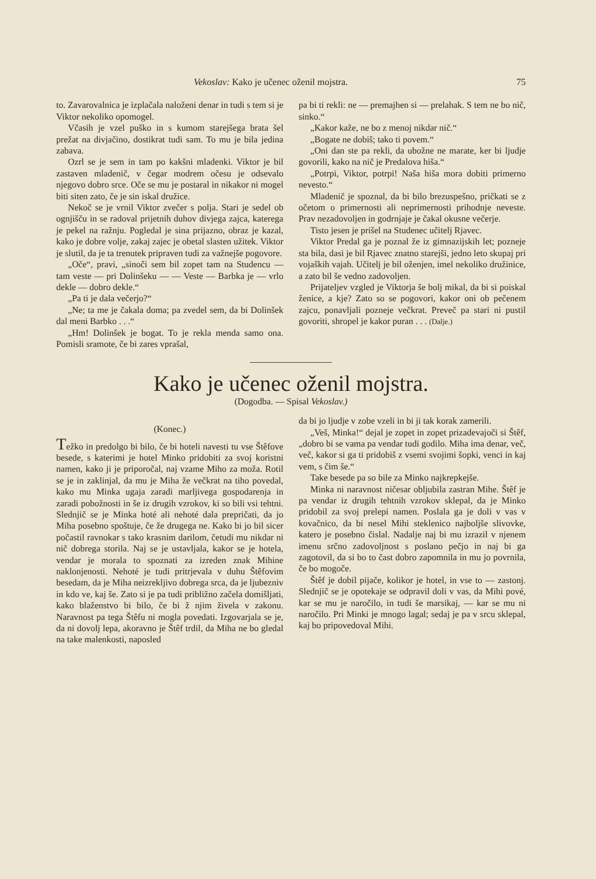Vekoslav: Kako je učenec oženil mojstra. 75
to. Zavarovalnica je izplačala naloženi denar in tudi s tem si je Viktor nekoliko opomogel.
Včasih je vzel puško in s kumom starejšega brata šel prežat na divjačino, dostikrat tudi sam. To mu je bila jedina zabava.
Ozrl se je sem in tam po kakšni mladenki. Viktor je bil zastaven mladenič, v čegar modrem očesu je odsevalo njegovo dobro srce. Oče se mu je postaral in nikakor ni mogel biti siten zato, če je sin iskal družice.
Nekoč se je vrnil Viktor zvečer s polja. Stari je sedel ob ognjišču in se radoval prijetnih duhov divjega zajca, katerega je pekel na ražnju. Pogledal je sina prijazno, obraz je kazal, kako je dobre volje, zakaj zajec je obetal slasten užitek. Viktor je slutil, da je ta trenutek pripraven tudi za važnejše pogovore.
„Oče“, pravi, „sinoči sem bil zopet tam na Studencu — tam veste — pri Dolinšeku — — Veste — Barbka je — vrlo dekle — dobro dekle.“
„Pa ti je dala večerjo?“
„Ne; ta me je čakala doma; pa zvedel sem, da bi Dolinšek dal meni Barbko . . .“
„Hm! Dolinšek je bogat. To je rekla menda samo ona. Pomisli sramote, če bi zares vprašal,
pa bi ti rekli: ne — premajhen si — prelahak. S tem ne bo nič, sinko.“
„Kakor kaže, ne bo z menoj nikdar nič.“
„Bogate ne dobiš; tako ti povem.“
„Oni dan ste pa rekli, da ubožne ne marate, ker bi ljudje govorili, kako na nič je Predalova hiša.“
„Potrpi, Viktor, potrpi! Naša hiša mora dobiti primerno nevesto.“
Mladenič je spoznal, da bi bilo brezuspešno, pričkati se z očetom o primernosti ali neprimernosti prihodnje neveste. Prav nezadovoljen in godrnjaje je čakal okusne večerje.
Tisto jesen je prišel na Studenec učitelj Rjavec.
Viktor Predal ga je poznal že iz gimnazijskih let; pozneje sta bila, dasi je bil Rjavec znatno starejši, jedno leto skupaj pri vojaških vajah. Učitelj je bil oženjen, imel nekoliko družinice, a zato bil še vedno zadovoljen.
Prijateljev vzgled je Viktorja še bolj mikal, da bi si poiskal ženice, a kje? Zato so se pogovori, kakor oni ob pečenem zajcu, ponavljali pozneje večkrat. Preveč pa stari ni pustil govoriti, shropel je kakor puran . . . (Dalje.)
Kako je učenec oženil mojstra.
(Dogodba. — Spisal Vekoslav.)
(Konec.)
Težko in predolgo bi bilo, če bi hoteli navesti tu vse Štêfove besede, s katerimi je hotel Minko pridobiti za svoj koristni namen, kako ji je priporočal, naj vzame Miho za moža. Rotil se je in zaklinjal, da mu je Miha že večkrat na tiho povedal, kako mu Minka ugaja zaradi marljivega gospodarenja in zaradi pobožnosti in še iz drugih vzrokov, ki so bili vsi tehtni. Slednjič se je Minka hoté ali nehoté dala prepričati, da jo Miha posebno spoštuje, če že drugega ne. Kako bi jo bil sicer počastil ravnokar s tako krasnim darilom, četudi mu nikdar ni nič dobrega storila. Naj se je ustavljala, kakor se je hotela, vendar je morala to spoznati za izreden znak Mihine naklonjenosti. Nehoté je tudi pritrjevala v duhu Štêfovim besedam, da je Miha neizrekljivo dobrega srca, da je ljubezniv in kdo ve, kaj še. Zato si je pa tudi približno začela domišljati, kako blaženstvo bi bilo, če bi ž njim živela v zakonu. Naravnost pa tega Štêfu ni mogla povedati. Izgovarjala se je, da ni dovolj lepa, akoravno je Štêf trdil, da Miha ne bo gledal na take malenkosti, naposled
da bi jo ljudje v zobe vzeli in bi ji tak korak zamerili.
„Veš, Minka!“ dejal je zopet in zopet prizadevajoči si Štêf, „dobro bi se vama pa vendar tudi godilo. Miha ima denar, več, več, kakor si ga ti pridobiš z vsemi svojimi šopki, venci in kaj vem, s čim še.“
Take besede pa so bile za Minko najkrepkejše.
Minka ni naravnost ničesar obljubila zastran Mihe. Štêf je pa vendar iz drugih tehtnih vzrokov sklepal, da je Minko pridobil za svoj prelepi namen. Poslala ga je doli v vas v kovačnico, da bi nesel Mihi steklenico najboljše slivovke, katero je posebno čislal. Nadalje naj bi mu izrazil v njenem imenu srčno zadovoljnost s poslano pečjo in naj bi ga zagotovil, da si bo to čast dobro zapomnila in mu jo povrnila, če bo mogoče.
Štêf je dobil pijače, kolikor je hotel, in vse to — zastonj. Slednjič se je opotekaje se odpravil doli v vas, da Mihi pové, kar se mu je naročilo, in tudi še marsikaj, — kar se mu ni naročilo. Pri Minki je mnogo lagal; sedaj je pa v srcu sklepal, kaj bo pripovedoval Mihi.